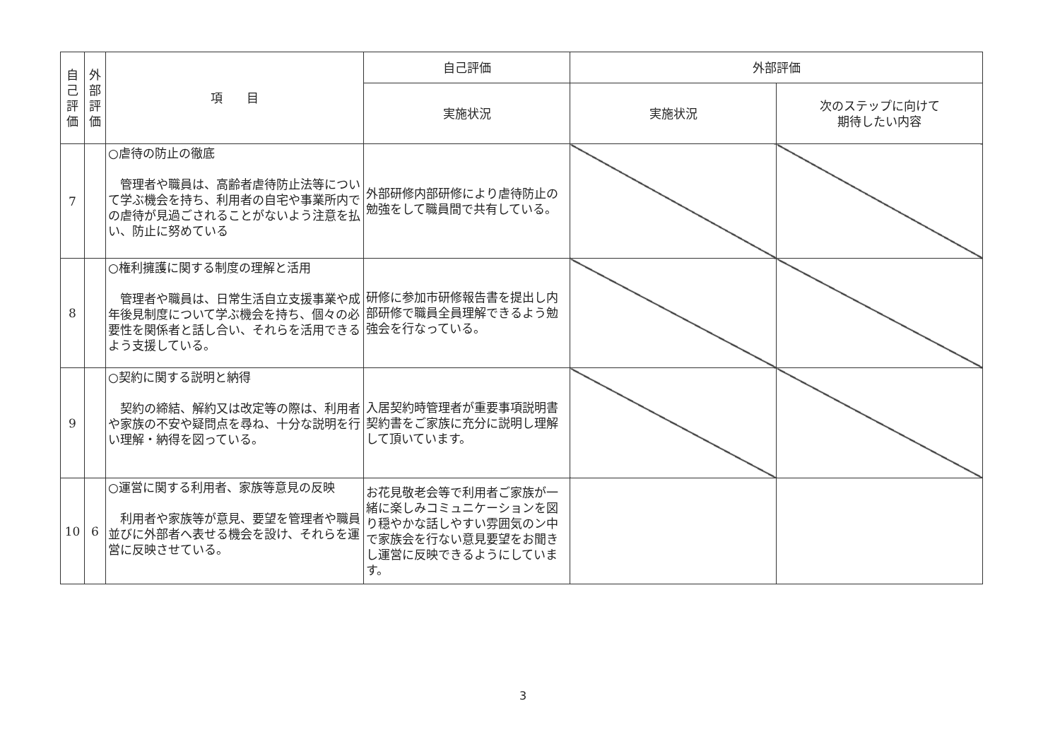| 自 己 評 価 | 外 部 評 価 | 項 目 | 自己評価 | 外部評価 | |
| --- | --- | --- | --- | --- | --- |
| | | | 実施状況 | 実施状況 | 次のステップに向けて 期待したい内容 |
| 7 | | ○虐待の防止の徹底 管理者や職員は、高齢者虐待防止法等について学ぶ機会を持ち、利用者の自宅や事業所内での虐待が見過ごされることがないよう注意を払い、防止に努めている | 外部研修内部研修により虐待防止の勉強をして職員間で共有している。 | | |
| 8 | | ○権利擁護に関する制度の理解と活用 管理者や職員は、日常生活自立支援事業や成年後見制度について学ぶ機会を持ち、個々の必要性を関係者と話し合い、それらを活用できるよう支援している。 | 研修に参加市研修報告書を提出し内部研修で職員全員理解できるよう勉強会を行なっている。 | | |
| 9 | | ○契約に関する説明と納得 契約の締結、解約又は改定等の際は、利用者や家族の不安や疑問点を尋ね、十分な説明を行い理解・納得を図っている。 | 入居契約時管理者が重要事項説明書契約書をご家族に充分に説明し理解して頂いています。 | | |
| 10 | 6 | ○運営に関する利用者、家族等意見の反映 利用者や家族等が意見、要望を管理者や職員並びに外部者へ表せる機会を設け、それらを運営に反映させている。 | お花見敬老会等で利用者ご家族が一緒に楽しみコミュニケーションを図り穏やかな話しやすい雰囲気のン中で家族会を行ない意見要望をお聞きし運営に反映できるようにしています。 | | |
3